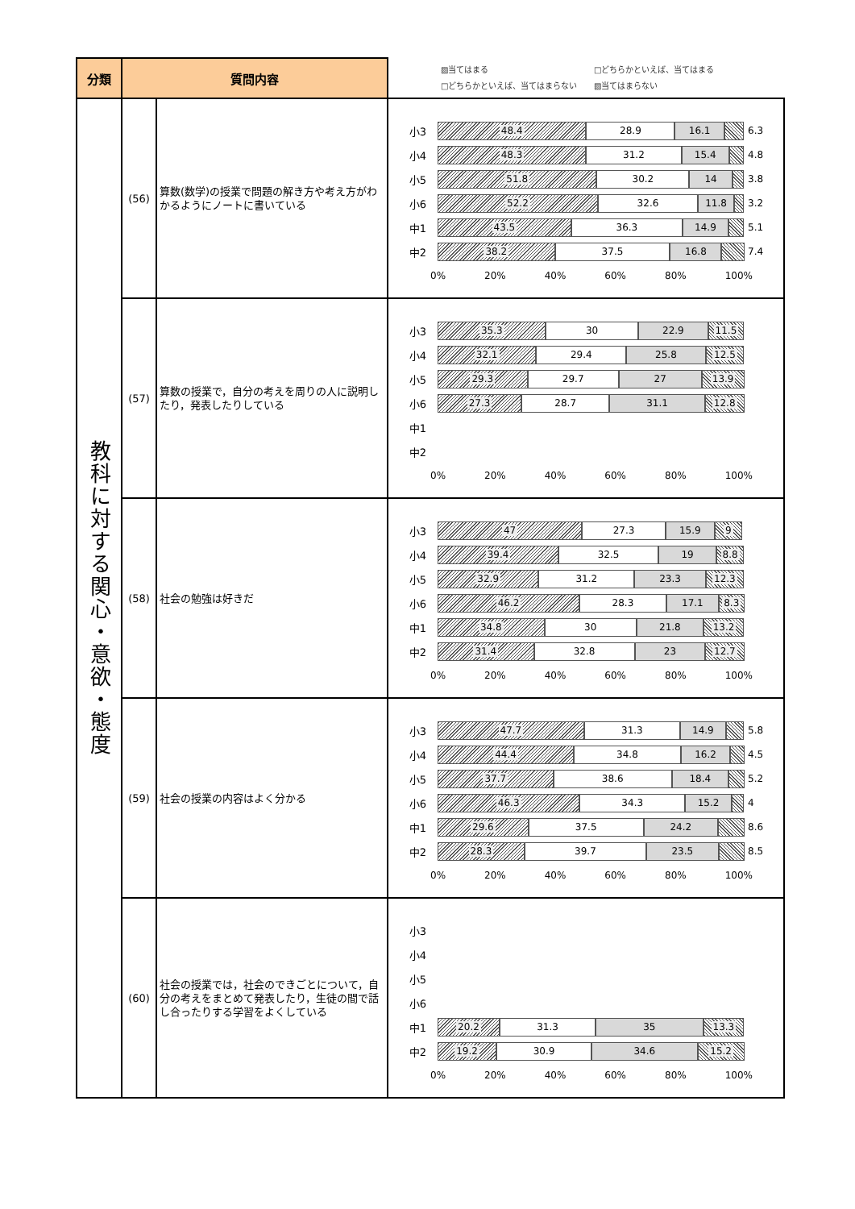| 分類 | 質問内容 | | ▨当てはまる □どちらかといえば、当てはまる □どちらかといえば、当てはまらない ▧当てはまらない |
| 教科に対する関心・意欲・態度 | (56) | 算数(数学)の授業で問題の解き方や考え方がわかるようにノートに書いている | 小3 48.4 28.9 16.1 6.3 小4 48.3 31.2 15.4 4.8 小5 51.8 30.2 14 3.8 小6 52.2 32.6 11.8 3.2 中1 43.5 36.3 14.9 5.1 中2 38.2 37.5 16.8 7.4 0% 20% 40% 60% 80% 100% |
| | (57) | 算数の授業で，自分の考えを周りの人に説明したり，発表したりしている | 小3 35.3 30 22.9 11.5 小4 32.1 29.4 25.8 12.5 小5 29.3 29.7 27 13.9 小6 27.3 28.7 31.1 12.8 中1 中2 0% 20% 40% 60% 80% 100% |
| | (58) | 社会の勉強は好きだ | 小3 47 27.3 15.9 9 小4 39.4 32.5 19 8.8 小5 32.9 31.2 23.3 12.3 小6 46.2 28.3 17.1 8.3 中1 34.8 30 21.8 13.2 中2 31.4 32.8 23 12.7 0% 20% 40% 60% 80% 100% |
| | (59) | 社会の授業の内容はよく分かる | 小3 47.7 31.3 14.9 5.8 小4 44.4 34.8 16.2 4.5 小5 37.7 38.6 18.4 5.2 小6 46.3 34.3 15.2 4 中1 29.6 37.5 24.2 8.6 中2 28.3 39.7 23.5 8.5 0% 20% 40% 60% 80% 100% |
| | (60) | 社会の授業では，社会のできごとについて，自分の考えをまとめて発表したり，生徒の間で話し合ったりする学習をよくしている | 小3 小4 小5 小6 中1 20.2 31.3 35 13.3 中2 19.2 30.9 34.6 15.2 0% 20% 40% 60% 80% 100% |